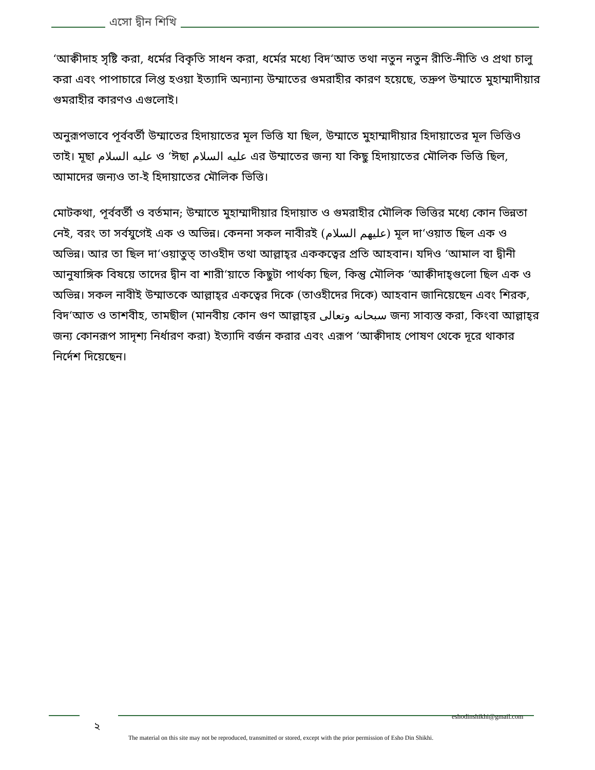এসো দ্বীন শিখি
‘আক্বীদাহ সৃষ্টি করা, ধর্মের বিকৃতি সাধন করা, ধর্মের মধ্যে বিদ‘আত তথা নতুন নতুন রীতি-নীতি ও প্রথা চালু করা এবং পাপাচারে লিপ্ত হওয়া ইত্যাদি অন্যান্য উম্মাতের গুমরাহীর কারণ হয়েছে, তদ্রুপ উম্মাতে মুহাম্মাদীয়ার গুমরাহীর কারণও এগুলোই।
অনুরূপভাবে পূর্ববর্তী উম্মাতের হিদায়াতের মূল ভিত্তি যা ছিল, উম্মাতে মুহাম্মাদীয়ার হিদায়াতের মূল ভিত্তিও তাই। মূছা عليه السلام ও ‘ঈছা عليه السلام এর উম্মাতের জন্য যা কিছু হিদায়াতের মৌলিক ভিত্তি ছিল, আমাদের জন্যও তা-ই হিদায়াতের মৌলিক ভিত্তি।
মোটকথা, পূর্ববর্তী ও বর্তমান; উম্মাতে মুহাম্মাদীয়ার হিদায়াত ও গুমরাহীর মৌলিক ভিত্তির মধ্যে কোন ভিন্নতা নেই, বরং তা সর্বযুগেই এক ও অভিন্ন। কেননা সকল নাবীরই (عليهم السلام) মূল দা‘ওয়াত ছিল এক ও অভিন্ন। আর তা ছিল দা‘ওয়াতুত্ তাওহীদ তথা আল্লাহ্‌র এককত্বের প্রতি আহবান। যদিও ‘আমাল বা দ্বীনী আনুষাঙ্গিক বিষয়ে তাদের দ্বীন বা শারী‘য়াতে কিছুটা পার্থক্য ছিল, কিন্তু মৌলিক ‘আক্বীদাহ্‌গুলো ছিল এক ও অভিন্ন। সকল নাবীই উম্মাতকে আল্লাহ্‌র একত্বের দিকে (তাওহীদের দিকে) আহবান জানিয়েছেন এবং শিরক, বিদ‘আত ও তাশবীহ, তামছীল (মানবীয় কোন গুণ আল্লাহ্‌র سبحانه وتعالى জন্য সাব্যস্ত করা, কিংবা আল্লাহ্‌র জন্য কোনরূপ সাদৃশ্য নির্ধারণ করা) ইত্যাদি বর্জন করার এবং এরূপ ‘আক্বীদাহ পোষণ থেকে দূরে থাকার নির্দেশ দিয়েছেন।
eshodinshikhi@gmail.com
২
The material on this site may not be reproduced, transmitted or stored, except with the prior permission of Esho Din Shikhi.